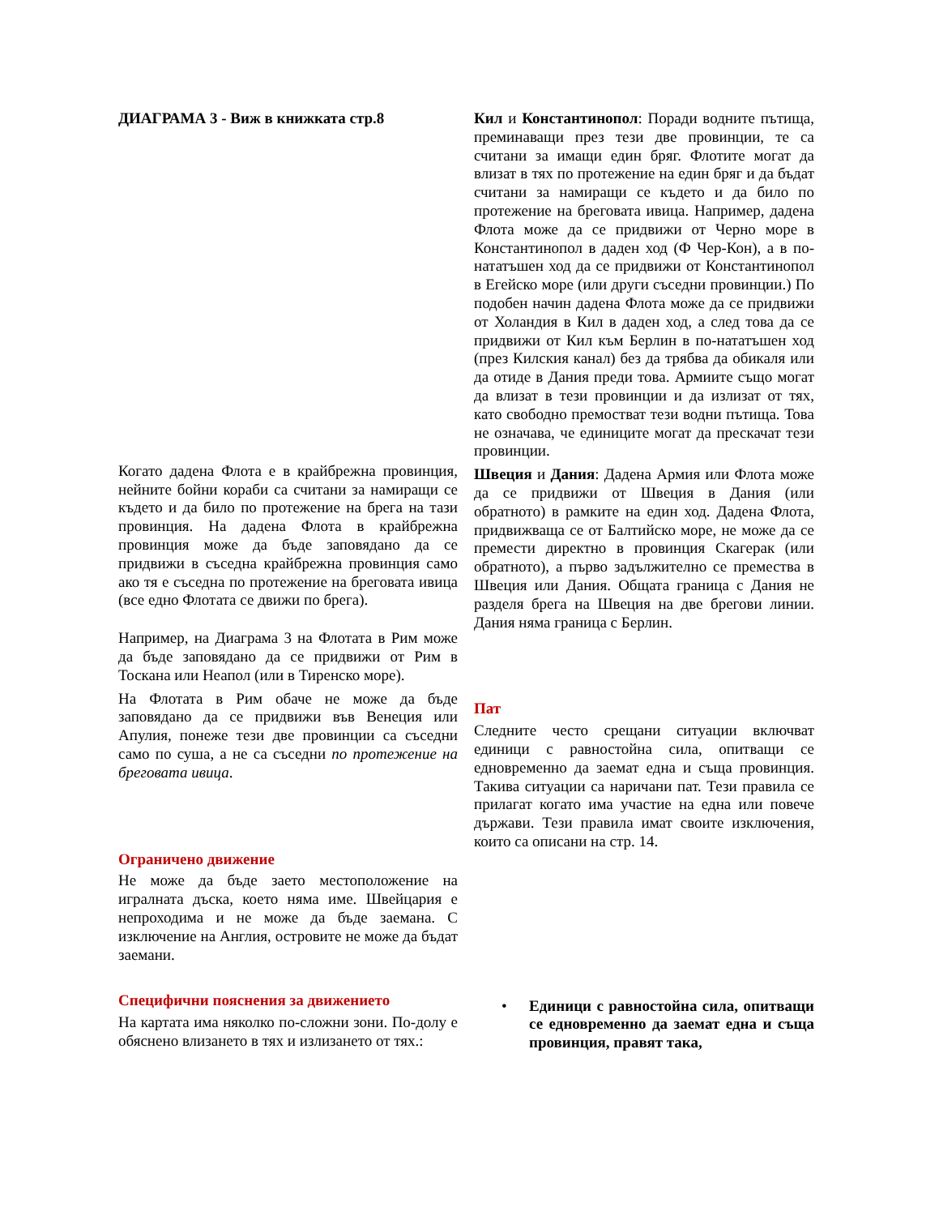ДИАГРАМА 3 - Виж в книжката стр.8
Когато дадена Флота е в крайбрежна провинция, нейните бойни кораби са считани за намиращи се където и да било по протежение на брега на тази провинция. На дадена Флота в крайбрежна провинция може да бъде заповядано да се придвижи в съседна крайбрежна провинция само ако тя е съседна по протежение на бреговата ивица (все едно Флотата се движи по брега).
Например, на Диаграма 3 на Флотата в Рим може да бъде заповядано да се придвижи от Рим в Тоскана или Неапол (или в Тиренско море).
На Флотата в Рим обаче не може да бъде заповядано да се придвижи във Венеция или Апулия, понеже тези две провинции са съседни само по суша, а не са съседни по протежение на бреговата ивица.
Ограничено движение
Не може да бъде заето местоположение на игралната дъска, което няма име. Швейцария е непроходима и не може да бъде заемана. С изключение на Англия, островите не може да бъдат заемани.
Специфични пояснения за движението
На картата има няколко по-сложни зони. По-долу е обяснено влизането в тях и излизането от тях.:
Кил и Константинопол: Поради водните пътища, преминаващи през тези две провинции, те са считани за имащи един бряг. Флотите могат да влизат в тях по протежение на един бряг и да бъдат считани за намиращи се където и да било по протежение на бреговата ивица. Например, дадена Флота може да се придвижи от Черно море в Константинопол в даден ход (Ф Чер-Кон), а в по-нататъшен ход да се придвижи от Константинопол в Егейско море (или други съседни провинции.) По подобен начин дадена Флота може да се придвижи от Холандия в Кил в даден ход, а след това да се придвижи от Кил към Берлин в по-нататъшен ход (през Килския канал) без да трябва да обикаля или да отиде в Дания преди това. Армиите също могат да влизат в тези провинции и да излизат от тях, като свободно премостват тези водни пътища. Това не означава, че единиците могат да прескачат тези провинции.
Швеция и Дания: Дадена Армия или Флота може да се придвижи от Швеция в Дания (или обратното) в рамките на един ход. Дадена Флота, придвижваща се от Балтийско море, не може да се премести директно в провинция Скагерак (или обратното), а първо задължително се премества в Швеция или Дания. Общата граница с Дания не разделя брега на Швеция на две брегови линии. Дания няма граница с Берлин.
Пат
Следните често срещани ситуации включват единици с равностойна сила, опитващи се едновременно да заемат една и съща провинция. Такива ситуации са наричани пат. Тези правила се прилагат когато има участие на една или повече държави. Тези правила имат своите изключения, които са описани на стр. 14.
• Единици с равностойна сила, опитващи се едновременно да заемат една и съща провинция, правят така,